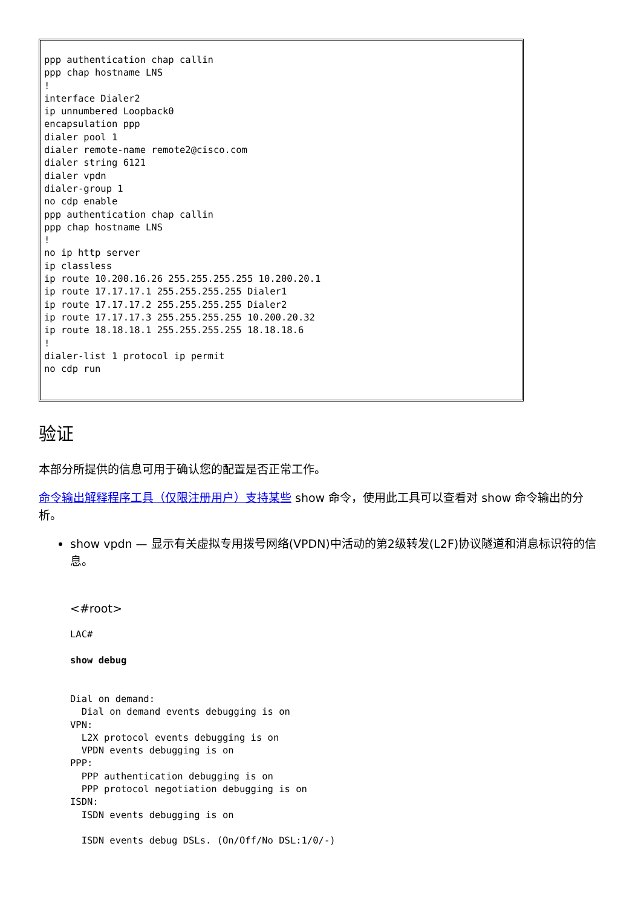ppp authentication chap callin
ppp chap hostname LNS
!
interface Dialer2
ip unnumbered Loopback0
encapsulation ppp
dialer pool 1
dialer remote-name remote2@cisco.com
dialer string 6121
dialer vpdn
dialer-group 1
no cdp enable
ppp authentication chap callin
ppp chap hostname LNS
!
no ip http server
ip classless
ip route 10.200.16.26 255.255.255.255 10.200.20.1
ip route 17.17.17.1 255.255.255.255 Dialer1
ip route 17.17.17.2 255.255.255.255 Dialer2
ip route 17.17.17.3 255.255.255.255 10.200.20.32
ip route 18.18.18.1 255.255.255.255 18.18.18.6
!
dialer-list 1 protocol ip permit
no cdp run
验证
本部分所提供的信息可用于确认您的配置是否正常工作。
命令输出解释程序工具（仅限注册用户）支持某些 show 命令，使用此工具可以查看对 show 命令输出的分析。
show vpdn — 显示有关虚拟专用拨号网络(VPDN)中活动的第2级转发(L2F)协议隧道和消息标识符的信息。
<#root>
LAC#

show debug


Dial on demand:
  Dial on demand events debugging is on
VPN:
  L2X protocol events debugging is on
  VPDN events debugging is on
PPP:
  PPP authentication debugging is on
  PPP protocol negotiation debugging is on
ISDN:
  ISDN events debugging is on

  ISDN events debug DSLs. (On/Off/No DSL:1/0/-)